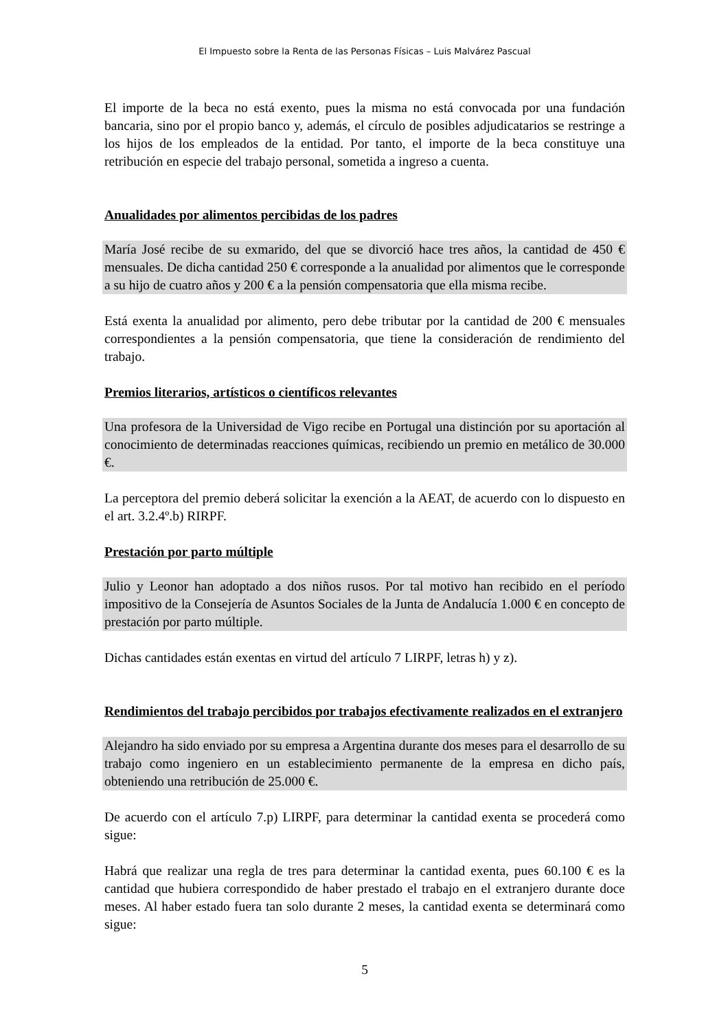El Impuesto sobre la Renta de las Personas Físicas – Luis Malvárez Pascual
El importe de la beca no está exento, pues la misma no está convocada por una fundación bancaria, sino por el propio banco y, además, el círculo de posibles adjudicatarios se restringe a los hijos de los empleados de la entidad. Por tanto, el importe de la beca constituye una retribución en especie del trabajo personal, sometida a ingreso a cuenta.
Anualidades por alimentos percibidas de los padres
María José recibe de su exmarido, del que se divorció hace tres años, la cantidad de 450 € mensuales. De dicha cantidad 250 € corresponde a la anualidad por alimentos que le corresponde a su hijo de cuatro años y 200 € a la pensión compensatoria que ella misma recibe.
Está exenta la anualidad por alimento, pero debe tributar por la cantidad de 200 € mensuales correspondientes a la pensión compensatoria, que tiene la consideración de rendimiento del trabajo.
Premios literarios, artísticos o científicos relevantes
Una profesora de la Universidad de Vigo recibe en Portugal una distinción por su aportación al conocimiento de determinadas reacciones químicas, recibiendo un premio en metálico de 30.000 €.
La perceptora del premio deberá solicitar la exención a la AEAT, de acuerdo con lo dispuesto en el art. 3.2.4º.b) RIRPF.
Prestación por parto múltiple
Julio y Leonor han adoptado a dos niños rusos. Por tal motivo han recibido en el período impositivo de la Consejería de Asuntos Sociales de la Junta de Andalucía 1.000 € en concepto de prestación por parto múltiple.
Dichas cantidades están exentas en virtud del artículo 7 LIRPF, letras h) y z).
Rendimientos del trabajo percibidos por trabajos efectivamente realizados en el extranjero
Alejandro ha sido enviado por su empresa a Argentina durante dos meses para el desarrollo de su trabajo como ingeniero en un establecimiento permanente de la empresa en dicho país, obteniendo una retribución de 25.000 €.
De acuerdo con el artículo 7.p) LIRPF, para determinar la cantidad exenta se procederá como sigue:
Habrá que realizar una regla de tres para determinar la cantidad exenta, pues 60.100 € es la cantidad que hubiera correspondido de haber prestado el trabajo en el extranjero durante doce meses. Al haber estado fuera tan solo durante 2 meses, la cantidad exenta se determinará como sigue:
5